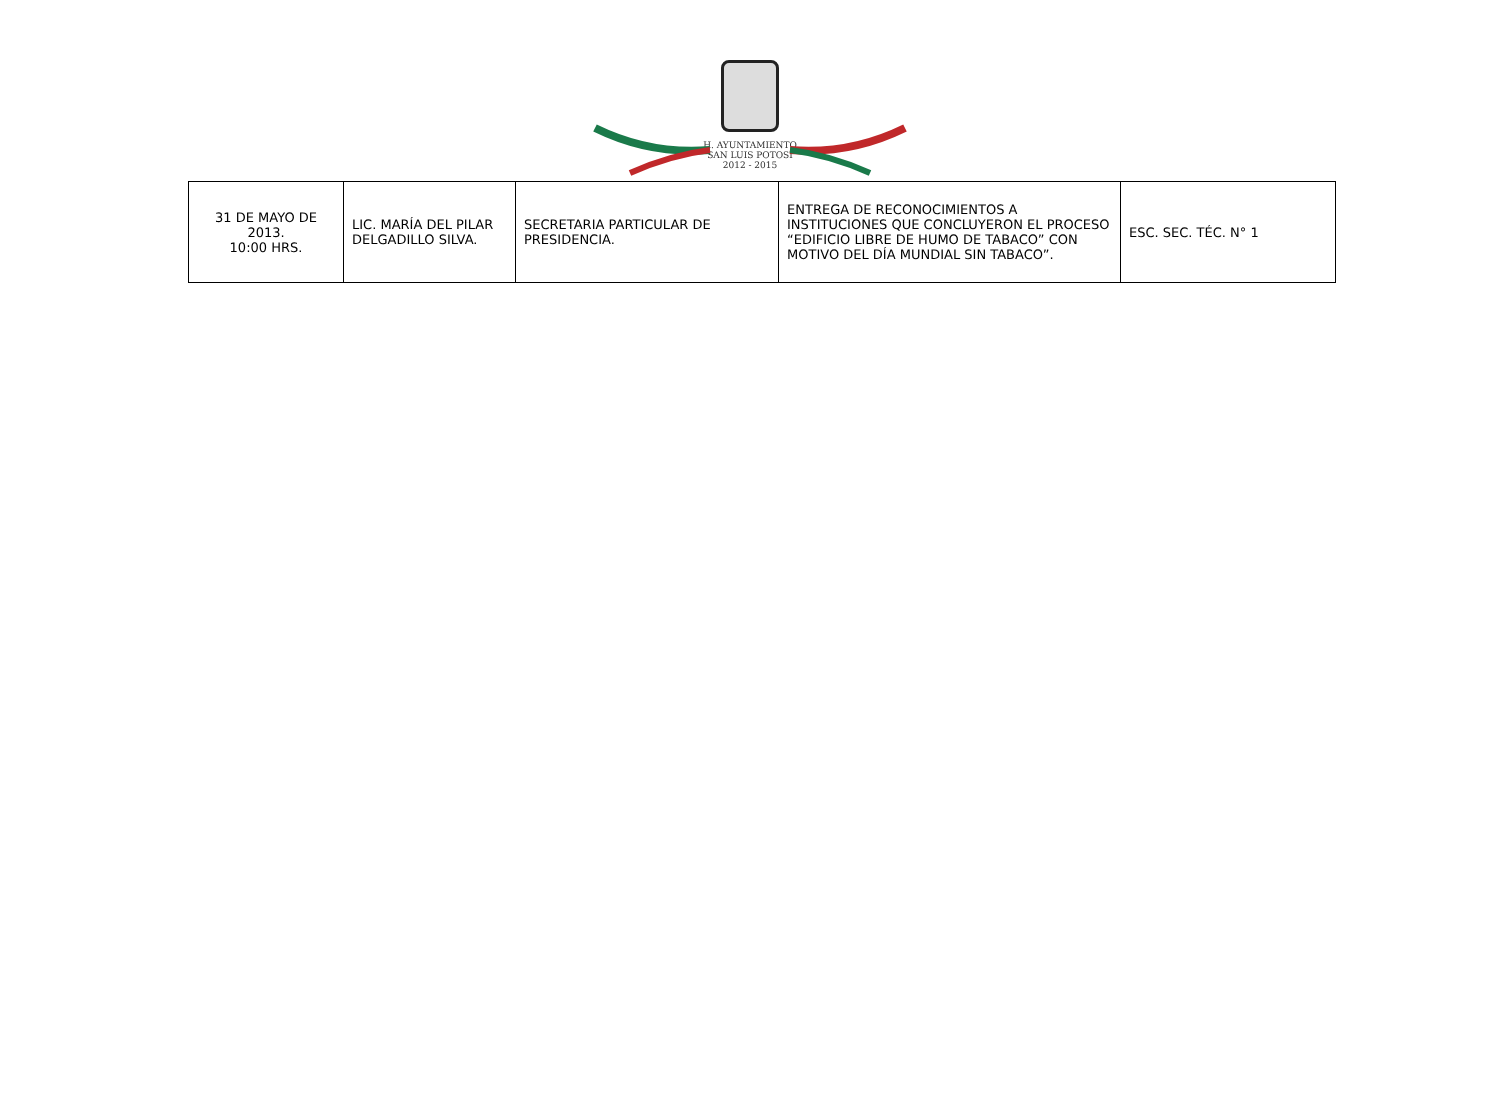H. AYUNTAMIENTO
SAN LUIS POTOSÍ
2012 - 2015
| 31 DE MAYO DE 2013. 10:00 HRS. | LIC. MARÍA DEL PILAR DELGADILLO SILVA. | SECRETARIA PARTICULAR DE PRESIDENCIA. | ENTREGA DE RECONOCIMIENTOS A INSTITUCIONES QUE CONCLUYERON EL PROCESO “EDIFICIO LIBRE DE HUMO DE TABACO” CON MOTIVO DEL DÍA MUNDIAL SIN TABACO”. | ESC. SEC. TÉC. N° 1 |